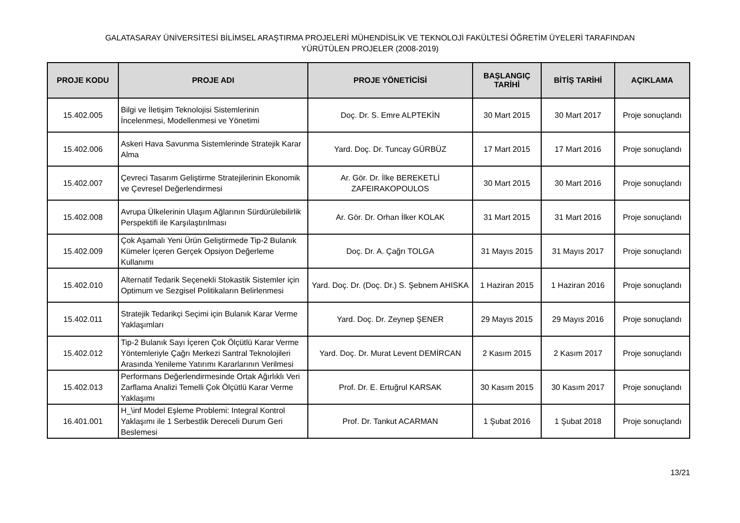GALATASARAY ÜNİVERSİTESİ BİLİMSEL ARAŞTIRMA PROJELERİ MÜHENDİSLİK VE TEKNOLOJİ FAKÜLTESİ ÖĞRETİM ÜYELERİ TARAFINDAN
YÜRÜTÜLEN PROJELER (2008-2019)
| PROJE KODU | PROJE ADI | PROJE YÖNETİCİSİ | BAŞLANGIÇ TARİHİ | BİTİŞ TARİHİ | AÇIKLAMA |
| --- | --- | --- | --- | --- | --- |
| 15.402.005 | Bilgi ve İletişim Teknolojisi Sistemlerinin İncelenmesi, Modellenmesi ve Yönetimi | Doç. Dr. S. Emre ALPTEKİN | 30 Mart 2015 | 30 Mart 2017 | Proje sonuçlandı |
| 15.402.006 | Askeri Hava Savunma Sistemlerinde Stratejik Karar Alma | Yard. Doç. Dr. Tuncay GÜRBÜZ | 17 Mart 2015 | 17 Mart 2016 | Proje sonuçlandı |
| 15.402.007 | Çevreci Tasarım Geliştirme Stratejilerinin Ekonomik ve Çevresel Değerlendirmesi | Ar. Gör. Dr. İlke BEREKETLİ ZAFEIRAKOPOULOS | 30 Mart 2015 | 30 Mart 2016 | Proje sonuçlandı |
| 15.402.008 | Avrupa Ülkelerinin Ulaşım Ağlarının Sürdürülebilirlik Perspektifi ile Karşılaştırılması | Ar. Gör. Dr. Orhan İlker KOLAK | 31 Mart 2015 | 31 Mart 2016 | Proje sonuçlandı |
| 15.402.009 | Çok Aşamalı Yeni Ürün Geliştirmede Tip-2 Bulanık Kümeler İçeren Gerçek Opsiyon Değerleme Kullanımı | Doç. Dr. A. Çağrı TOLGA | 31 Mayıs 2015 | 31 Mayıs 2017 | Proje sonuçlandı |
| 15.402.010 | Alternatif Tedarik Seçenekli Stokastik Sistemler için Optimum ve Sezgisel Politikaların Belirlenmesi | Yard. Doç. Dr. (Doç. Dr.) S. Şebnem AHISKA | 1 Haziran 2015 | 1 Haziran 2016 | Proje sonuçlandı |
| 15.402.011 | Stratejik Tedarikçi Seçimi için Bulanık Karar Verme Yaklaşımları | Yard. Doç. Dr. Zeynep ŞENER | 29 Mayıs 2015 | 29 Mayıs 2016 | Proje sonuçlandı |
| 15.402.012 | Tip-2 Bulanık Sayı İçeren Çok Ölçütlü Karar Verme Yöntemleriyle Çağrı Merkezi Santral Teknolojileri Arasında Yenileme Yatırımı Kararlarının Verilmesi | Yard. Doç. Dr. Murat Levent DEMİRCAN | 2 Kasım 2015 | 2 Kasım 2017 | Proje sonuçlandı |
| 15.402.013 | Performans Değerlendirmesinde Ortak Ağırlıklı Veri Zarflama Analizi Temelli Çok Ölçütlü Karar Verme Yaklaşımı | Prof. Dr. E. Ertuğrul KARSAK | 30 Kasım 2015 | 30 Kasım 2017 | Proje sonuçlandı |
| 16.401.001 | H_\inf Model Eşleme Problemi: Integral Kontrol Yaklaşımı ile 1 Serbestlik Dereceli Durum Geri Beslemesi | Prof. Dr. Tankut ACARMAN | 1 Şubat 2016 | 1 Şubat 2018 | Proje sonuçlandı |
13/21